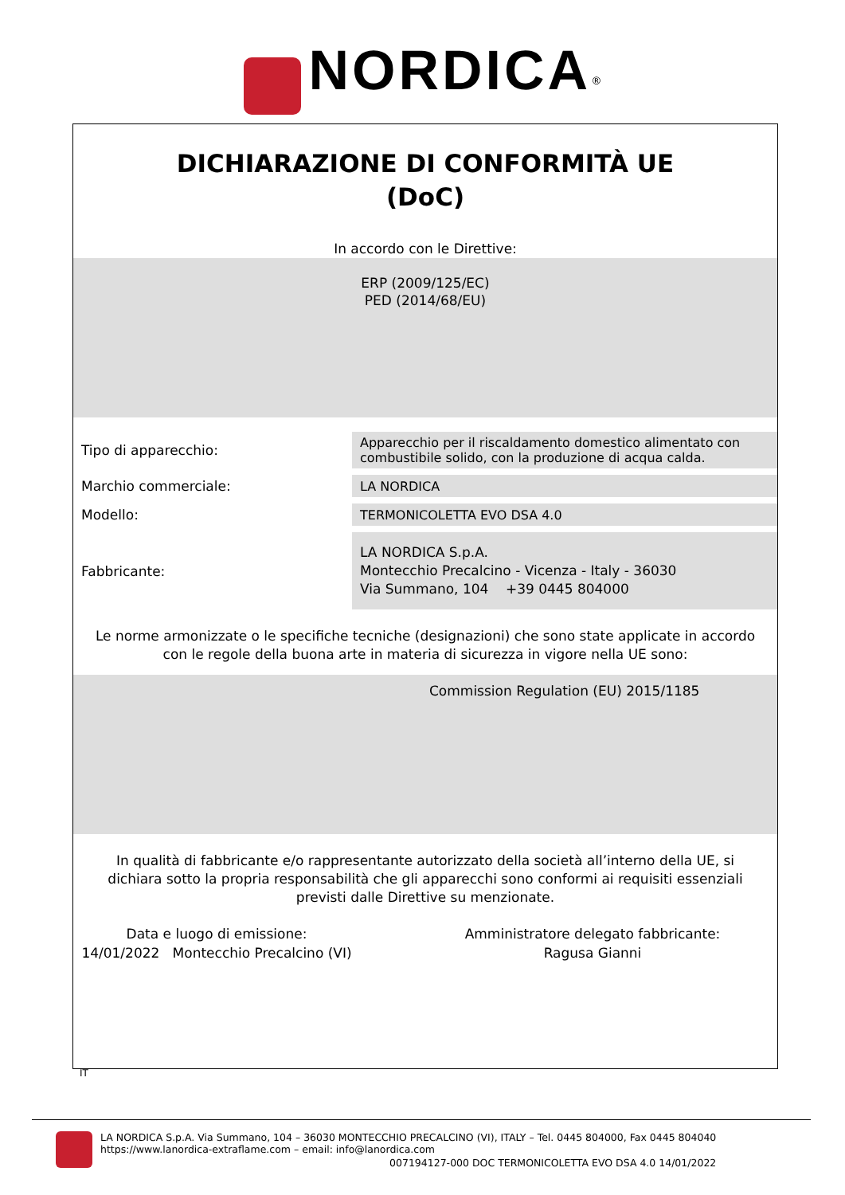NORDICA<sup>®</sup>
DICHIARAZIONE DI CONFORMITÀ UE
(DoC)
In accordo con le Direttive:
ERP (2009/125/EC)
PED (2014/68/EU)
| Tipo di apparecchio: | Apparecchio per il riscaldamento domestico alimentato con combustibile solido, con la produzione di acqua calda. |
| Marchio commerciale: | LA NORDICA |
| Modello: | TERMONICOLETTA EVO DSA 4.0 |
| Fabbricante: | LA NORDICA S.p.A. Montecchio Precalcino - Vicenza - Italy - 36030 Via Summano, 104 +39 0445 804000 |
Le norme armonizzate o le specifiche tecniche (designazioni) che sono state applicate in accordo con le regole della buona arte in materia di sicurezza in vigore nella UE sono:
Commission Regulation (EU) 2015/1185
In qualità di fabbricante e/o rappresentante autorizzato della società all’interno della UE, si dichiara sotto la propria responsabilità che gli apparecchi sono conformi ai requisiti essenziali previsti dalle Direttive su menzionate.
Data e luogo di emissione:
14/01/2022 Montecchio Precalcino (VI)
Amministratore delegato fabbricante:
Ragusa Gianni
IT
LA NORDICA S.p.A. Via Summano, 104 – 36030 MONTECCHIO PRECALCINO (VI), ITALY – Tel. 0445 804000, Fax 0445 804040
https://www.lanordica-extraflame.com – email: info@lanordica.com
007194127-000 DOC TERMONICOLETTA EVO DSA 4.0 14/01/2022